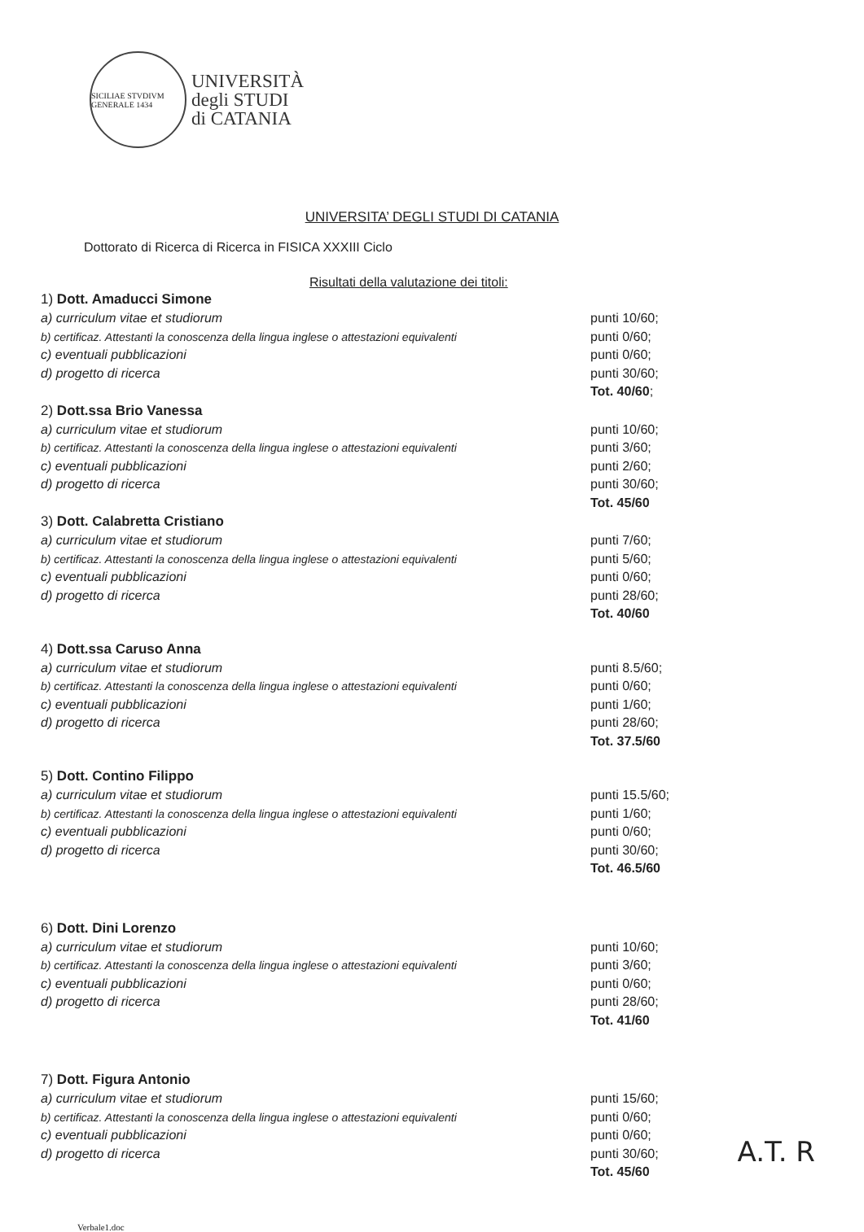SICILIAE STVDIVM GENERALE 1434
UNIVERSITÀ
degli STUDI
di CATANIA
UNIVERSITA’ DEGLI STUDI DI CATANIA
Dottorato di Ricerca di Ricerca in FISICA XXXIII Ciclo
Risultati della valutazione dei titoli:
| 1) Dott. Amaducci Simone | |
| --- | --- |
| a) curriculum vitae et studiorum | punti 10/60; |
| b) certificaz. Attestanti la conoscenza della lingua inglese o attestazioni equivalenti | punti 0/60; |
| c) eventuali pubblicazioni | punti 0/60; |
| d) progetto di ricerca | punti 30/60; |
| | Tot. 40/60 ; |
| 2) Dott.ssa Brio Vanessa | |
| a) curriculum vitae et studiorum | punti 10/60; |
| b) certificaz. Attestanti la conoscenza della lingua inglese o attestazioni equivalenti | punti 3/60; |
| c) eventuali pubblicazioni | punti 2/60; |
| d) progetto di ricerca | punti 30/60; |
| | Tot. 45/60 |
| 3) Dott. Calabretta Cristiano | |
| a) curriculum vitae et studiorum | punti 7/60; |
| b) certificaz. Attestanti la conoscenza della lingua inglese o attestazioni equivalenti | punti 5/60; |
| c) eventuali pubblicazioni | punti 0/60; |
| d) progetto di ricerca | punti 28/60; |
| | Tot. 40/60 |
| 4) Dott.ssa Caruso Anna | |
| a) curriculum vitae et studiorum | punti 8.5/60; |
| b) certificaz. Attestanti la conoscenza della lingua inglese o attestazioni equivalenti | punti 0/60; |
| c) eventuali pubblicazioni | punti 1/60; |
| d) progetto di ricerca | punti 28/60; |
| | Tot. 37.5/60 |
| 5) Dott. Contino Filippo | |
| a) curriculum vitae et studiorum | punti 15.5/60; |
| b) certificaz. Attestanti la conoscenza della lingua inglese o attestazioni equivalenti | punti 1/60; |
| c) eventuali pubblicazioni | punti 0/60; |
| d) progetto di ricerca | punti 30/60; |
| | Tot. 46.5/60 |
| 6) Dott. Dini Lorenzo | |
| a) curriculum vitae et studiorum | punti 10/60; |
| b) certificaz. Attestanti la conoscenza della lingua inglese o attestazioni equivalenti | punti 3/60; |
| c) eventuali pubblicazioni | punti 0/60; |
| d) progetto di ricerca | punti 28/60; |
| | Tot. 41/60 |
| 7) Dott. Figura Antonio | |
| a) curriculum vitae et studiorum | punti 15/60; |
| b) certificaz. Attestanti la conoscenza della lingua inglese o attestazioni equivalenti | punti 0/60; |
| c) eventuali pubblicazioni | punti 0/60; |
| d) progetto di ricerca | punti 30/60; |
| | Tot. 45/60 |
Verbale1.doc
A.T. R